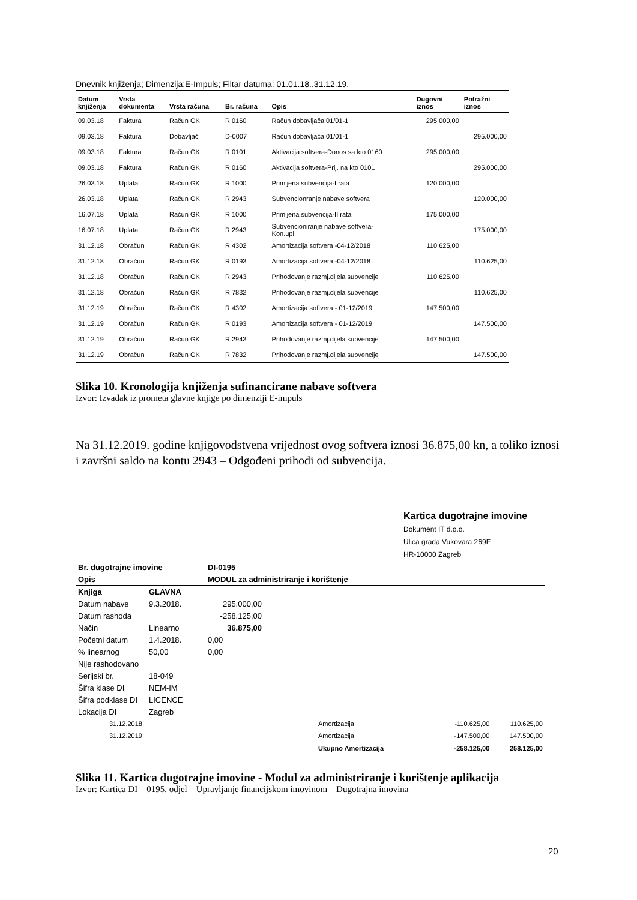Dnevnik knjiženja; Dimenzija:E-Impuls; Filtar datuma: 01.01.18..31.12.19.
| Datum knjiženja | Vrsta dokumenta | Vrsta računa | Br. računa | Opis | Dugovni iznos | Potražni iznos |
| --- | --- | --- | --- | --- | --- | --- |
| 09.03.18 | Faktura | Račun GK | R 0160 | Račun dobavljača 01/01-1 | 295.000,00 | |
| 09.03.18 | Faktura | Dobavljač | D-0007 | Račun dobavljača 01/01-1 | | 295.000,00 |
| 09.03.18 | Faktura | Račun GK | R 0101 | Aktivacija softvera-Donos sa kto 0160 | 295.000,00 | |
| 09.03.18 | Faktura | Račun GK | R 0160 | Aktivacija softvera-Prij. na kto 0101 | | 295.000,00 |
| 26.03.18 | Uplata | Račun GK | R 1000 | Primljena subvencija-I rata | 120.000,00 | |
| 26.03.18 | Uplata | Račun GK | R 2943 | Subvencionranje nabave softvera | | 120.000,00 |
| 16.07.18 | Uplata | Račun GK | R 1000 | Primljena subvencija-II rata | 175.000,00 | |
| 16.07.18 | Uplata | Račun GK | R 2943 | Subvencioniranje nabave softvera- Kon.upl. | | 175.000,00 |
| 31.12.18 | Obračun | Račun GK | R 4302 | Amortizacija softvera -04-12/2018 | 110.625,00 | |
| 31.12.18 | Obračun | Račun GK | R 0193 | Amortizacija softvera -04-12/2018 | | 110.625,00 |
| 31.12.18 | Obračun | Račun GK | R 2943 | Prihodovanje razmj.dijela subvencije | 110.625,00 | |
| 31.12.18 | Obračun | Račun GK | R 7832 | Prihodovanje razmj.dijela subvencije | | 110.625,00 |
| 31.12.19 | Obračun | Račun GK | R 4302 | Amortizacija softvera - 01-12/2019 | 147.500,00 | |
| 31.12.19 | Obračun | Račun GK | R 0193 | Amortizacija softvera - 01-12/2019 | | 147.500,00 |
| 31.12.19 | Obračun | Račun GK | R 2943 | Prihodovanje razmj.dijela subvencije | 147.500,00 | |
| 31.12.19 | Obračun | Račun GK | R 7832 | Prihodovanje razmj.dijela subvencije | | 147.500,00 |
Slika 10. Kronologija knjiženja sufinancirane nabave softvera
Izvor: Izvadak iz prometa glavne knjige po dimenziji E-impuls
Na 31.12.2019. godine knjigovodstvena vrijednost ovog softvera iznosi 36.875,00 kn, a toliko iznosi i završni saldo na kontu 2943 – Odgođeni prihodi od subvencija.
Kartica dugotrajne imovine
Dokument IT d.o.o.
Ulica grada Vukovara 269F
HR-10000 Zagreb
| Br. dugotrajne imovine | | DI-0195 | | | |
| Opis | | MODUL za administriranje i korištenje | | | |
| Knjiga | GLAVNA | | | | |
| Datum nabave | 9.3.2018. | 295.000,00 | | | |
| Datum rashoda | | -258.125,00 | | | |
| Način | Linearno | 36.875,00 | | | |
| Početni datum | 1.4.2018. | 0,00 | | | |
| % linearnog | 50,00 | 0,00 | | | |
| Nije rashodovano | | | | | |
| Serijski br. | 18-049 | | | | |
| Šifra klase DI | NEM-IM | | | | |
| Šifra podklase DI | LICENCE | | | | |
| Lokacija DI | Zagreb | | | | |
| 31.12.2018. | | | Amortizacija | -110.625,00 | 110.625,00 |
| 31.12.2019. | | | Amortizacija | -147.500,00 | 147.500,00 |
| | | | Ukupno Amortizacija | -258.125,00 | 258.125,00 |
Slika 11. Kartica dugotrajne imovine - Modul za administriranje i korištenje aplikacija
Izvor: Kartica DI – 0195, odjel – Upravljanje financijskom imovinom – Dugotrajna imovina
20